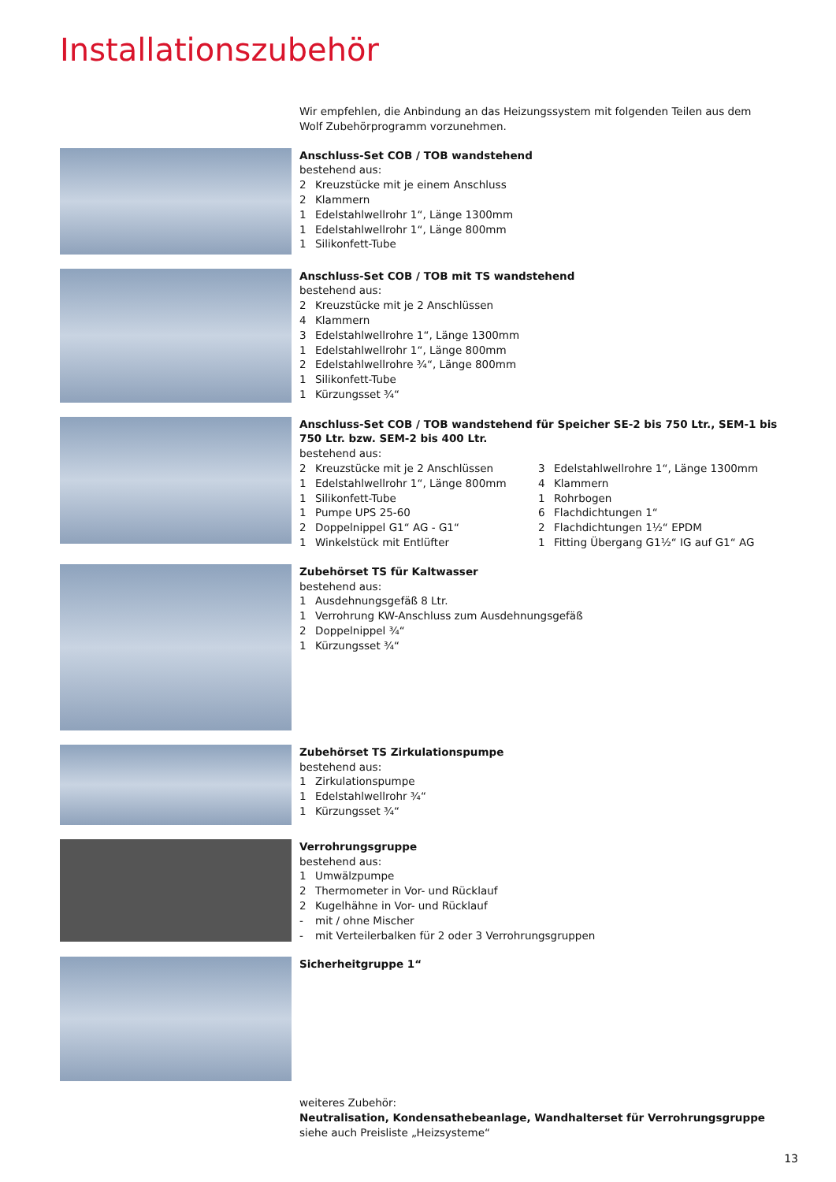Installationszubehör
Wir empfehlen, die Anbindung an das Heizungssystem mit folgenden Teilen aus dem
Wolf Zubehörprogramm vorzunehmen.
Anschluss-Set COB / TOB wandstehend
bestehend aus:
2 Kreuzstücke mit je einem Anschluss
2 Klammern
1 Edelstahlwellrohr 1“, Länge 1300mm
1 Edelstahlwellrohr 1“, Länge 800mm
1 Silikonfett-Tube
Anschluss-Set COB / TOB mit TS wandstehend
bestehend aus:
2 Kreuzstücke mit je 2 Anschlüssen
4 Klammern
3 Edelstahlwellrohre 1“, Länge 1300mm
1 Edelstahlwellrohr 1“, Länge 800mm
2 Edelstahlwellrohre ¾“, Länge 800mm
1 Silikonfett-Tube
1 Kürzungsset ¾“
Anschluss-Set COB / TOB wandstehend für Speicher SE-2 bis 750 Ltr., SEM-1 bis 750 Ltr. bzw. SEM-2 bis 400 Ltr.
bestehend aus:
2 Kreuzstücke mit je 2 Anschlüssen
1 Edelstahlwellrohr 1“, Länge 800mm
1 Silikonfett-Tube
1 Pumpe UPS 25-60
2 Doppelnippel G1“ AG - G1“
1 Winkelstück mit Entlüfter
3 Edelstahlwellrohre 1“, Länge 1300mm
4 Klammern
1 Rohrbogen
6 Flachdichtungen 1“
2 Flachdichtungen 1½“ EPDM
1 Fitting Übergang G1½“ IG auf G1“ AG
Zubehörset TS für Kaltwasser
bestehend aus:
1 Ausdehnungsgefäß 8 Ltr.
1 Verrohrung KW-Anschluss zum Ausdehnungsgefäß
2 Doppelnippel ¾“
1 Kürzungsset ¾“
Zubehörset TS Zirkulationspumpe
bestehend aus:
1 Zirkulationspumpe
1 Edelstahlwellrohr ¾“
1 Kürzungsset ¾“
Verrohrungsgruppe
bestehend aus:
1 Umwälzpumpe
2 Thermometer in Vor- und Rücklauf
2 Kugelhähne in Vor- und Rücklauf
- mit / ohne Mischer
- mit Verteilerbalken für 2 oder 3 Verrohrungsgruppen
Sicherheitgruppe 1“
weiteres Zubehör:
Neutralisation, Kondensathebeanlage, Wandhalterset für Verrohrungsgruppe
siehe auch Preisliste „Heizsysteme“
13